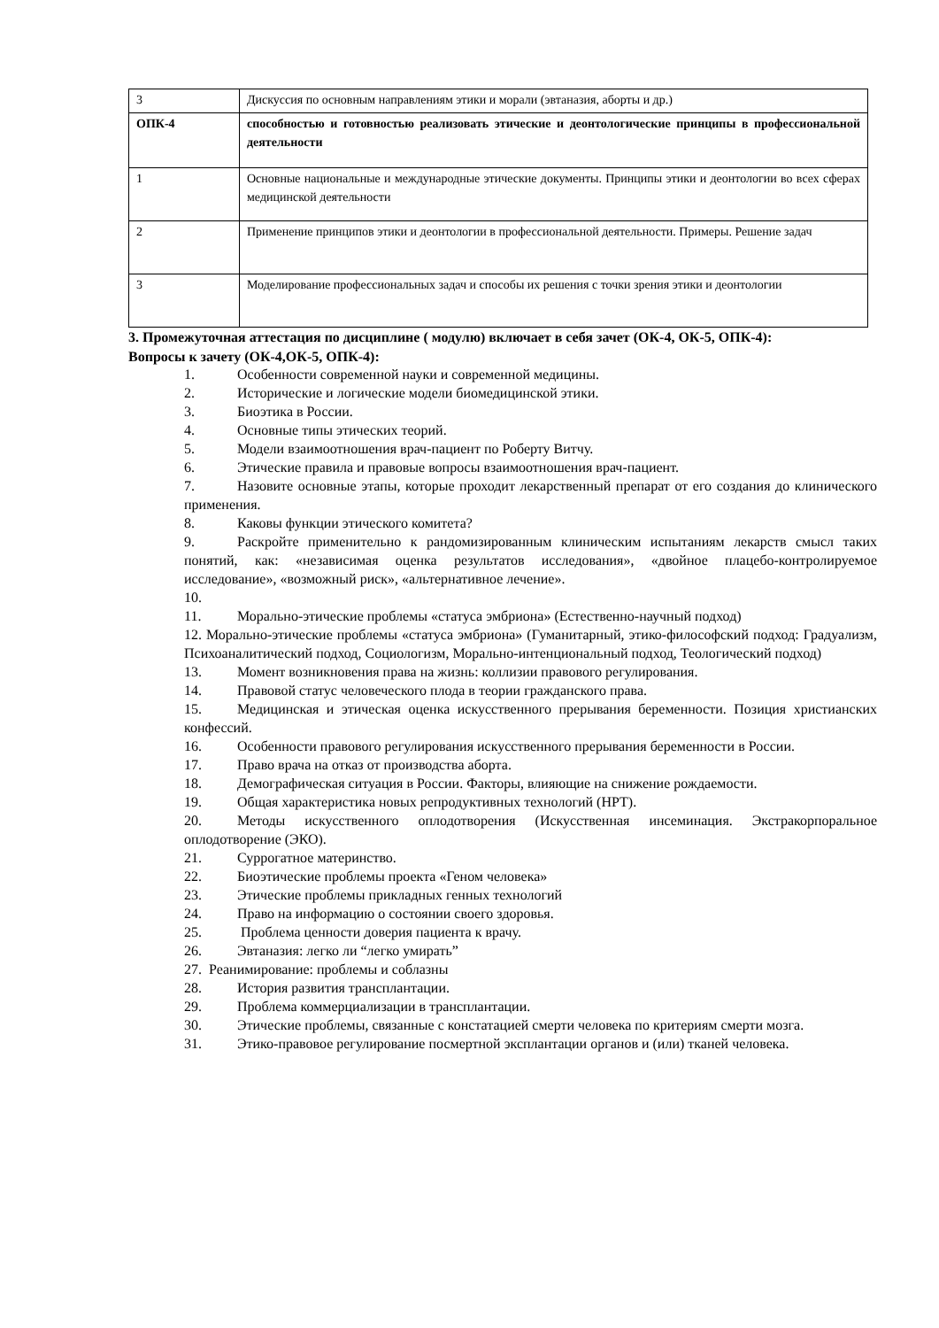| 3 | Дискуссия по основным направлениям этики и морали (эвтаназия, аборты и др.) |
| ОПК-4 | способностью и готовностью реализовать этические и деонтологические принципы в профессиональной деятельности |
| 1 | Основные национальные и международные этические документы. Принципы этики и деонтологии во всех сферах медицинской деятельности |
| 2 | Применение принципов этики и деонтологии в профессиональной деятельности. Примеры. Решение задач |
| 3 | Моделирование профессиональных задач и способы их решения с точки зрения этики и деонтологии |
3. Промежуточная аттестация по дисциплине ( модулю) включает в себя зачет (ОК-4, ОК-5, ОПК-4):
Вопросы к зачету (ОК-4,ОК-5, ОПК-4):
1. Особенности современной науки и современной медицины.
2. Исторические и логические модели биомедицинской этики.
3. Биоэтика в России.
4. Основные типы этических теорий.
5. Модели взаимоотношения врач-пациент по Роберту Витчу.
6. Этические правила и правовые вопросы взаимоотношения врач-пациент.
7. Назовите основные этапы, которые проходит лекарственный препарат от его создания до клинического применения.
8. Каковы функции этического комитета?
9. Раскройте применительно к рандомизированным клиническим испытаниям лекарств смысл таких понятий, как: «независимая оценка результатов исследования», «двойное плацебо-контролируемое исследование», «возможный риск», «альтернативное лечение».
10.
11. Морально-этические проблемы «статуса эмбриона» (Естественно-научный подход)
12. Морально-этические проблемы «статуса эмбриона» (Гуманитарный, этико-философский подход: Градуализм, Психоаналитический подход, Социологизм, Морально-интенциональный подход, Теологический подход)
13. Момент возникновения права на жизнь: коллизии правового регулирования.
14. Правовой статус человеческого плода в теории гражданского права.
15. Медицинская и этическая оценка искусственного прерывания беременности. Позиция христианских конфессий.
16. Особенности правового регулирования искусственного прерывания беременности в России.
17. Право врача на отказ от производства аборта.
18. Демографическая ситуация в России. Факторы, влияющие на снижение рождаемости.
19. Общая характеристика новых репродуктивных технологий (НРТ).
20. Методы искусственного оплодотворения (Искусственная инсеминация. Экстракорпоральное оплодотворение (ЭКО).
21. Суррогатное материнство.
22. Биоэтические проблемы проекта «Геном человека»
23. Этические проблемы прикладных генных технологий
24. Право на информацию о состоянии своего здоровья.
25. Проблема ценности доверия пациента к врачу.
26. Эвтаназия: легко ли “легко умирать”
27. Реанимирование: проблемы и соблазны
28. История развития трансплантации.
29. Проблема коммерциализации в трансплантации.
30. Этические проблемы, связанные с констатацией смерти человека по критериям смерти мозга.
31. Этико-правовое регулирование посмертной эксплантации органов и (или) тканей человека.